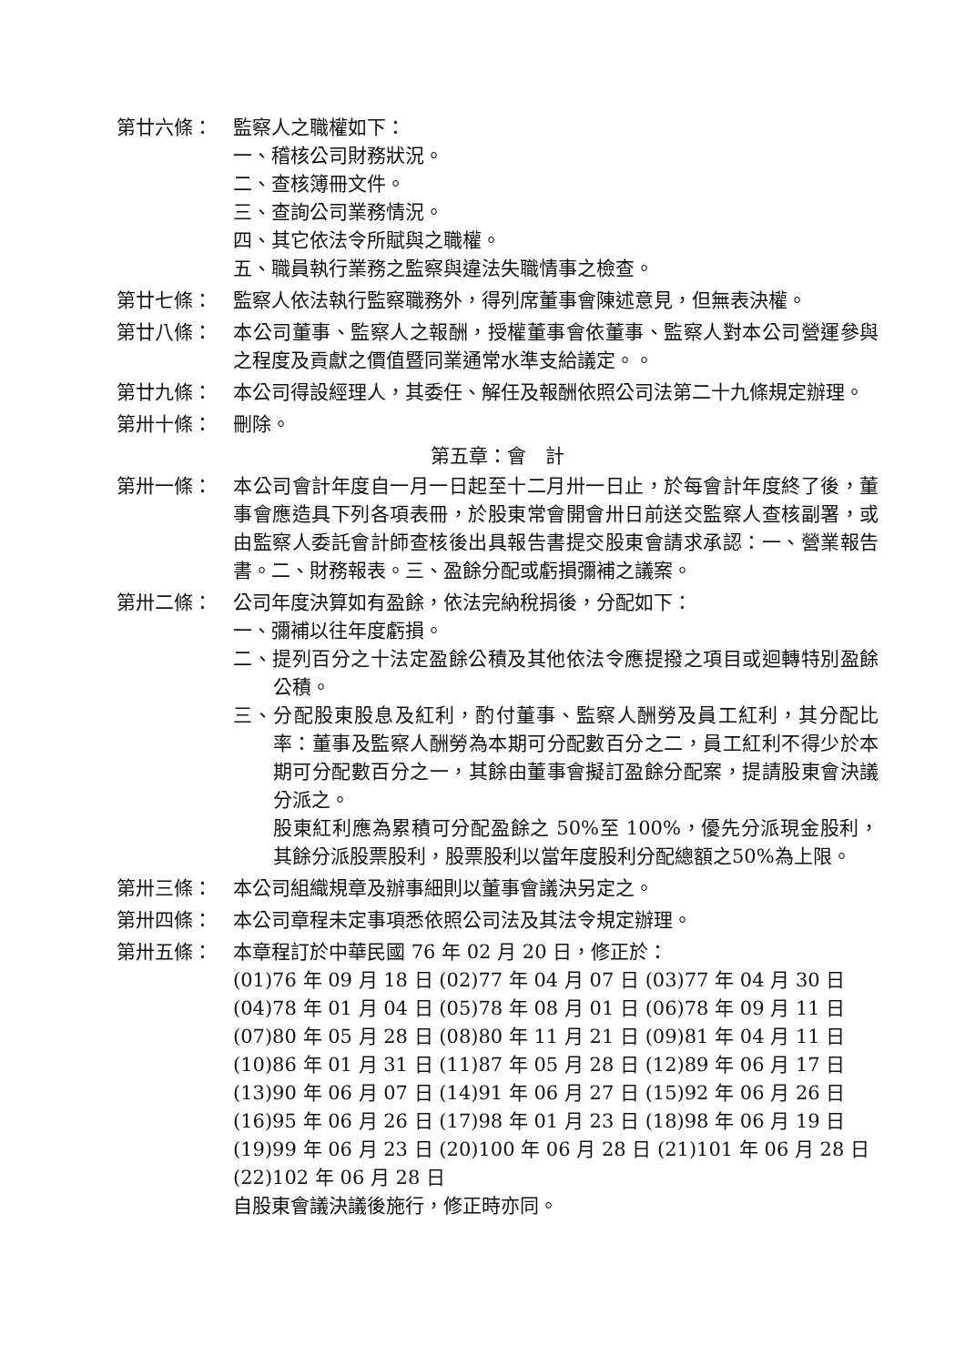第廿六條： 監察人之職權如下：
一、稽核公司財務狀況。
二、查核簿冊文件。
三、查詢公司業務情況。
四、其它依法令所賦與之職權。
五、職員執行業務之監察與違法失職情事之檢查。
第廿七條： 監察人依法執行監察職務外，得列席董事會陳述意見，但無表決權。
第廿八條： 本公司董事、監察人之報酬，授權董事會依董事、監察人對本公司營運參與之程度及貢獻之價值暨同業通常水準支給議定。。
第廿九條： 本公司得設經理人，其委任、解任及報酬依照公司法第二十九條規定辦理。
第卅十條： 刪除。
第五章：會　計
第卅一條： 本公司會計年度自一月一日起至十二月卅一日止，於每會計年度終了後，董事會應造具下列各項表冊，於股東常會開會卅日前送交監察人查核副署，或由監察人委託會計師查核後出具報告書提交股東會請求承認：一、營業報告書。二、財務報表。三、盈餘分配或虧損彌補之議案。
第卅二條： 公司年度決算如有盈餘，依法完納稅捐後，分配如下：
一、彌補以往年度虧損。
二、提列百分之十法定盈餘公積及其他依法令應提撥之項目或迴轉特別盈餘公積。
三、分配股東股息及紅利，酌付董事、監察人酬勞及員工紅利，其分配比率：董事及監察人酬勞為本期可分配數百分之二，員工紅利不得少於本期可分配數百分之一，其餘由董事會擬訂盈餘分配案，提請股東會決議分派之。
股東紅利應為累積可分配盈餘之 50%至 100%，優先分派現金股利，其餘分派股票股利，股票股利以當年度股利分配總額之50%為上限。
第卅三條： 本公司組織規章及辦事細則以董事會議決另定之。
第卅四條： 本公司章程未定事項悉依照公司法及其法令規定辦理。
第卅五條： 本章程訂於中華民國 76 年 02 月 20 日，修正於：
(01)76 年 09 月 18 日 (02)77 年 04 月 07 日 (03)77 年 04 月 30 日
(04)78 年 01 月 04 日 (05)78 年 08 月 01 日 (06)78 年 09 月 11 日
(07)80 年 05 月 28 日 (08)80 年 11 月 21 日 (09)81 年 04 月 11 日
(10)86 年 01 月 31 日 (11)87 年 05 月 28 日 (12)89 年 06 月 17 日
(13)90 年 06 月 07 日 (14)91 年 06 月 27 日 (15)92 年 06 月 26 日
(16)95 年 06 月 26 日 (17)98 年 01 月 23 日 (18)98 年 06 月 19 日
(19)99 年 06 月 23 日 (20)100 年 06 月 28 日 (21)101 年 06 月 28 日
(22)102 年 06 月 28 日
自股東會議決議後施行，修正時亦同。